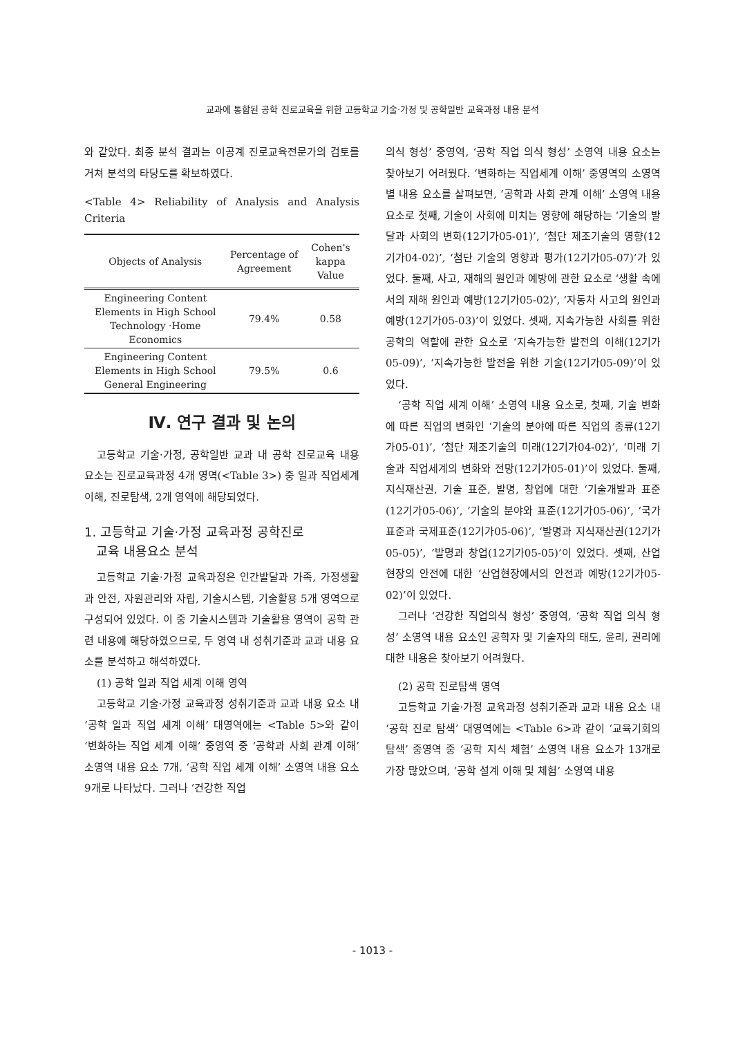교과에 통합된 공학 진로교육을 위한 고등학교 기술·가정 및 공학일반 교육과정 내용 분석
와 같았다. 최종 분석 결과는 이공계 진로교육전문가의 검토를 거쳐 분석의 타당도를 확보하였다.
<Table 4> Reliability of Analysis and Analysis Criteria
| Objects of Analysis | Percentage of Agreement | Cohen's kappa Value |
| --- | --- | --- |
| Engineering Content Elements in High School Technology ·Home Economics | 79.4% | 0.58 |
| Engineering Content Elements in High School General Engineering | 79.5% | 0.6 |
Ⅳ. 연구 결과 및 논의
고등학교 기술·가정, 공학일반 교과 내 공학 진로교육 내용 요소는 진로교육과정 4개 영역(<Table 3>) 중 일과 직업세계 이해, 진로탐색, 2개 영역에 해당되었다.
1. 고등학교 기술·가정 교육과정 공학진로
교육 내용요소 분석
고등학교 기술·가정 교육과정은 인간발달과 가족, 가정생활과 안전, 자원관리와 자립, 기술시스템, 기술활용 5개 영역으로 구성되어 있었다. 이 중 기술시스템과 기술활용 영역이 공학 관련 내용에 해당하였으므로, 두 영역 내 성취기준과 교과 내용 요소를 분석하고 해석하였다.
(1) 공학 일과 직업 세계 이해 영역
고등학교 기술·가정 교육과정 성취기준과 교과 내용 요소 내 ‘공학 일과 직업 세계 이해’ 대영역에는 <Table 5>와 같이 ‘변화하는 직업 세계 이해’ 중영역 중 ‘공학과 사회 관계 이해’ 소영역 내용 요소 7개, ‘공학 직업 세계 이해’ 소영역 내용 요소 9개로 나타났다. 그러나 ‘건강한 직업
의식 형성’ 중영역, ‘공학 직업 의식 형성’ 소영역 내용 요소는 찾아보기 어려웠다. ‘변화하는 직업세계 이해’ 중영역의 소영역별 내용 요소를 살펴보면, ‘공학과 사회 관계 이해’ 소영역 내용 요소로 첫째, 기술이 사회에 미치는 영향에 해당하는 ‘기술의 발달과 사회의 변화(12기가05-01)’, ‘첨단 제조기술의 영향(12기가04-02)’, ‘첨단 기술의 영향과 평가(12기가05-07)’가 있었다. 둘째, 사고, 재해의 원인과 예방에 관한 요소로 ‘생활 속에서의 재해 원인과 예방(12기가05-02)’, ‘자동차 사고의 원인과 예방(12기가05-03)’이 있었다. 셋째, 지속가능한 사회를 위한 공학의 역할에 관한 요소로 ‘지속가능한 발전의 이해(12기가05-09)’, ‘지속가능한 발전을 위한 기술(12기가05-09)’이 있었다.
‘공학 직업 세계 이해’ 소영역 내용 요소로, 첫째, 기술 변화에 따른 직업의 변화인 ‘기술의 분야에 따른 직업의 종류(12기가05-01)’, ‘첨단 제조기술의 미래(12기가04-02)’, ‘미래 기술과 직업세계의 변화와 전망(12기가05-01)’이 있었다. 둘째, 지식재산권, 기술 표준, 발명, 창업에 대한 ‘기술개발과 표준(12기가05-06)’, ‘기술의 분야와 표준(12기가05-06)’, ‘국가표준과 국제표준(12기가05-06)’, ‘발명과 지식재산권(12기가05-05)’, ‘발명과 창업(12기가05-05)’이 있었다. 셋째, 산업현장의 안전에 대한 ‘산업현장에서의 안전과 예방(12기가05-02)’이 있었다.
그러나 ‘건강한 직업의식 형성’ 중영역, ‘공학 직업 의식 형성’ 소영역 내용 요소인 공학자 및 기술자의 태도, 윤리, 권리에 대한 내용은 찾아보기 어려웠다.
(2) 공학 진로탐색 영역
고등학교 기술·가정 교육과정 성취기준과 교과 내용 요소 내 ‘공학 진로 탐색’ 대영역에는 <Table 6>과 같이 ‘교육기회의 탐색’ 중영역 중 ‘공학 지식 체험’ 소영역 내용 요소가 13개로 가장 많았으며, ‘공학 설계 이해 및 체험’ 소영역 내용
- 1013 -